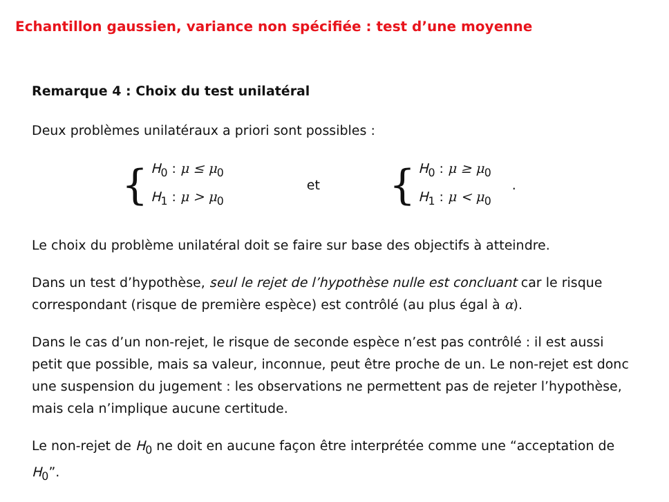Echantillon gaussien, variance non spécifiée : test d’une moyenne
Remarque 4 : Choix du test unilatéral
Deux problèmes unilatéraux a priori sont possibles :
{
H<sub>0</sub> : μ ≤ μ<sub>0</sub>
H<sub>1</sub> : μ > μ<sub>0</sub>
et {
H<sub>0</sub> : μ ≥ μ<sub>0</sub>
H<sub>1</sub> : μ < μ<sub>0</sub>
.
Le choix du problème unilatéral doit se faire sur base des objectifs à atteindre.
Dans un test d’hypothèse, seul le rejet de l’hypothèse nulle est concluant car le risque correspondant (risque de première espèce) est contrôlé (au plus égal à α).
Dans le cas d’un non-rejet, le risque de seconde espèce n’est pas contrôlé : il est aussi petit que possible, mais sa valeur, inconnue, peut être proche de un. Le non-rejet est donc une suspension du jugement : les observations ne permettent pas de rejeter l’hypothèse, mais cela n’implique aucune certitude.
Le non-rejet de H<sub>0</sub> ne doit en aucune façon être interprétée comme une “acceptation de H<sub>0</sub>”.